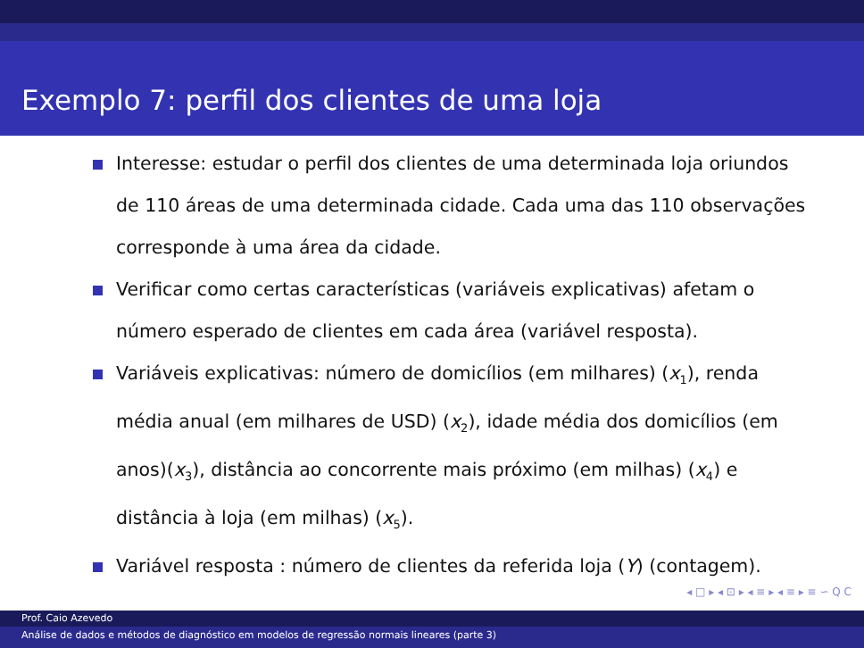Exemplo 7: perfil dos clientes de uma loja
Interesse: estudar o perfil dos clientes de uma determinada loja oriundos de 110 áreas de uma determinada cidade. Cada uma das 110 observações corresponde à uma área da cidade.
Verificar como certas características (variáveis explicativas) afetam o número esperado de clientes em cada área (variável resposta).
Variáveis explicativas: número de domicílios (em milhares) (x<sub>1</sub>), renda média anual (em milhares de USD) (x<sub>2</sub>), idade média dos domicílios (em anos)(x<sub>3</sub>), distância ao concorrente mais próximo (em milhas) (x<sub>4</sub>) e distância à loja (em milhas) (x<sub>5</sub>).
Variável resposta : número de clientes da referida loja (Y) (contagem).
◂ □ ▸ ◂ ⊡ ▸ ◂ ≡ ▸ ◂ ≡ ▸ ≡ ∽ Q C
Prof. Caio Azevedo
Análise de dados e métodos de diagnóstico em modelos de regressão normais lineares (parte 3)